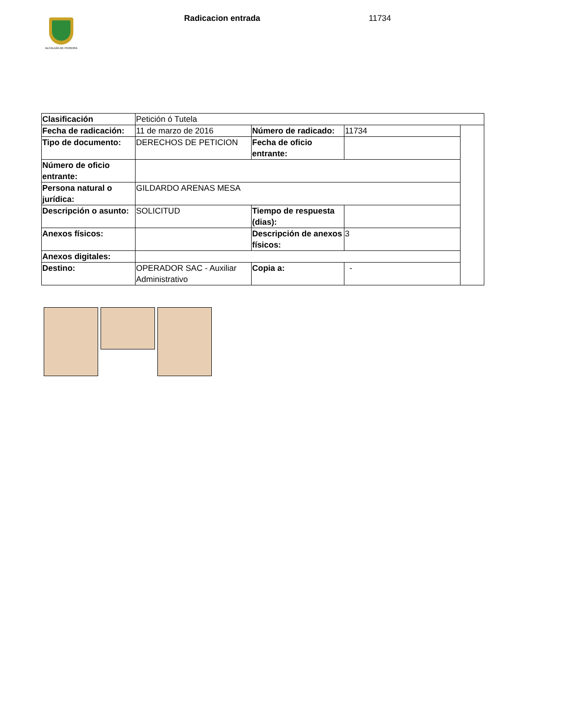ALCALDÍA DE PEREIRA
Radicacion entrada 11734
| Clasificación | Petición ó Tutela | | | |
| Fecha de radicación: | 11 de marzo de 2016 | Número de radicado: | 11734 | |
| Tipo de documento: | DERECHOS DE PETICION | Fecha de oficio entrante: | | |
| Número de oficio entrante: | | | | |
| Persona natural o jurídica: | GILDARDO ARENAS MESA | | | |
| Descripción o asunto: | SOLICITUD | Tiempo de respuesta (dias): | | |
| Anexos físicos: | | Descripción de anexos físicos: | 3 | |
| Anexos digitales: | | | | |
| Destino: | OPERADOR SAC - Auxiliar Administrativo | Copia a: | - | |